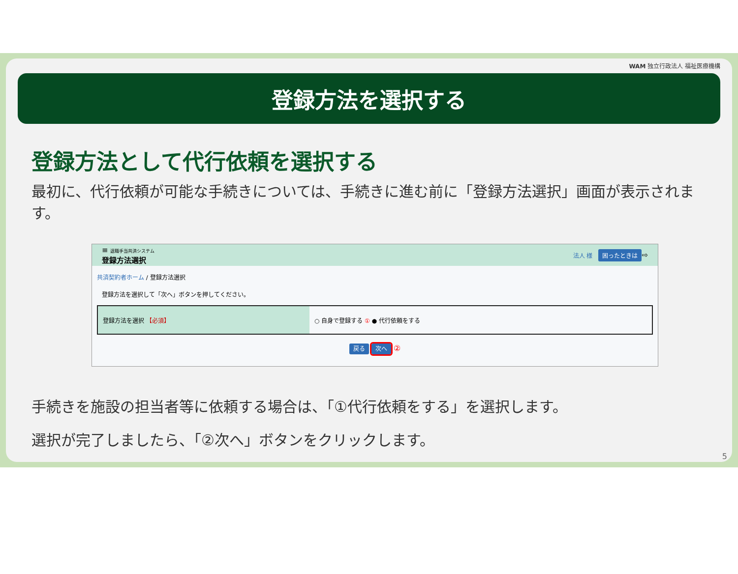WAM 独立行政法人 福祉医療機構
登録方法を選択する
登録方法として代行依頼を選択する
最初に、代行依頼が可能な手続きについては、手続きに進む前に「登録方法選択」画面が表示されます。
≡ 退職手当共済システム
登録方法選択
法人 様 困ったときは ⇨
共済契約者ホーム / 登録方法選択
登録方法を選択して「次へ」ボタンを押してください。
登録方法を選択 【必須】 ○ 自身で登録する ① ● 代行依頼をする
戻る 次へ ②
手続きを施設の担当者等に依頼する場合は、「①代行依頼をする」を選択します。
選択が完了しましたら、「②次へ」ボタンをクリックします。
5